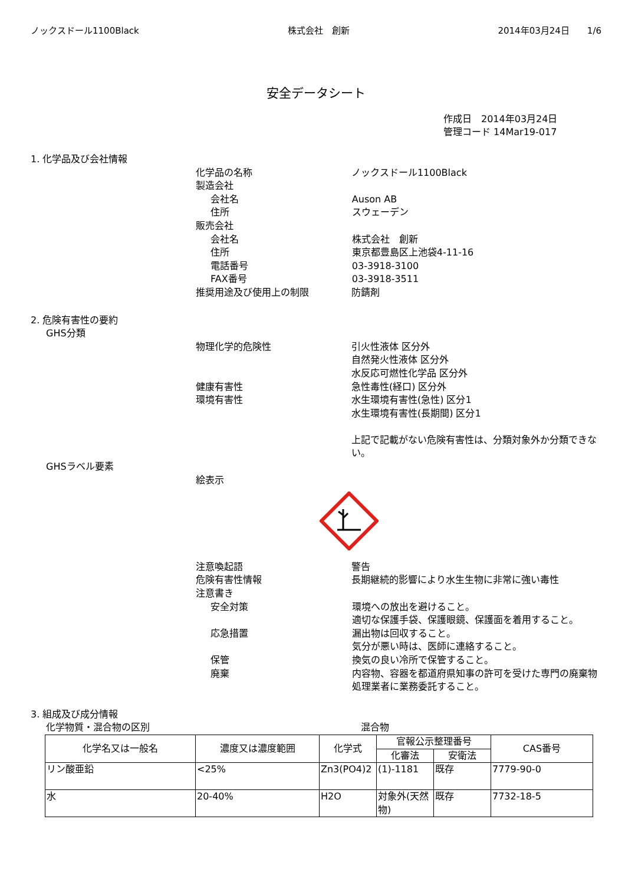ノックスドール1100Black 株式会社　創新 2014年03月24日　　1/6
安全データシート
作成日　2014年03月24日
管理コード 14Mar19-017
1. 化学品及び会社情報
化学品の名称 ノックスドール1100Black
製造会社
会社名 Auson AB
住所 スウェーデン
販売会社
会社名 株式会社　創新
住所 東京都豊島区上池袋4-11-16
電話番号 03-3918-3100
FAX番号 03-3918-3511
推奨用途及び使用上の制限 防錆剤
2. 危険有害性の要約
GHS分類
物理化学的危険性 引火性液体 区分外
自然発火性液体 区分外
水反応可燃性化学品 区分外
健康有害性 急性毒性(経口) 区分外
環境有害性 水生環境有害性(急性) 区分1
水生環境有害性(長期間) 区分1
上記で記載がない危険有害性は、分類対象外か分類できない。
GHSラベル要素
絵表示
注意喚起語 警告
危険有害性情報 長期継続的影響により水生生物に非常に強い毒性
注意書き
安全対策 環境への放出を避けること。
適切な保護手袋、保護眼鏡、保護面を着用すること。
応急措置 漏出物は回収すること。
気分が悪い時は、医師に連絡すること。
保管 換気の良い冷所で保管すること。
廃棄 内容物、容器を都道府県知事の許可を受けた専門の廃棄物処理業者に業務委託すること。
3. 組成及び成分情報
化学物質・混合物の区別 混合物
| 化学名又は一般名 | 濃度又は濃度範囲 | 化学式 | 官報公示整理番号 | | CAS番号 |
| --- | --- | --- | --- | --- | --- |
| | | | 化審法 | 安衛法 | |
| リン酸亜鉛 | <25% | Zn3(PO4)2 | (1)-1181 | 既存 | 7779-90-0 |
| 水 | 20-40% | H2O | 対象外(天然物) | 既存 | 7732-18-5 |